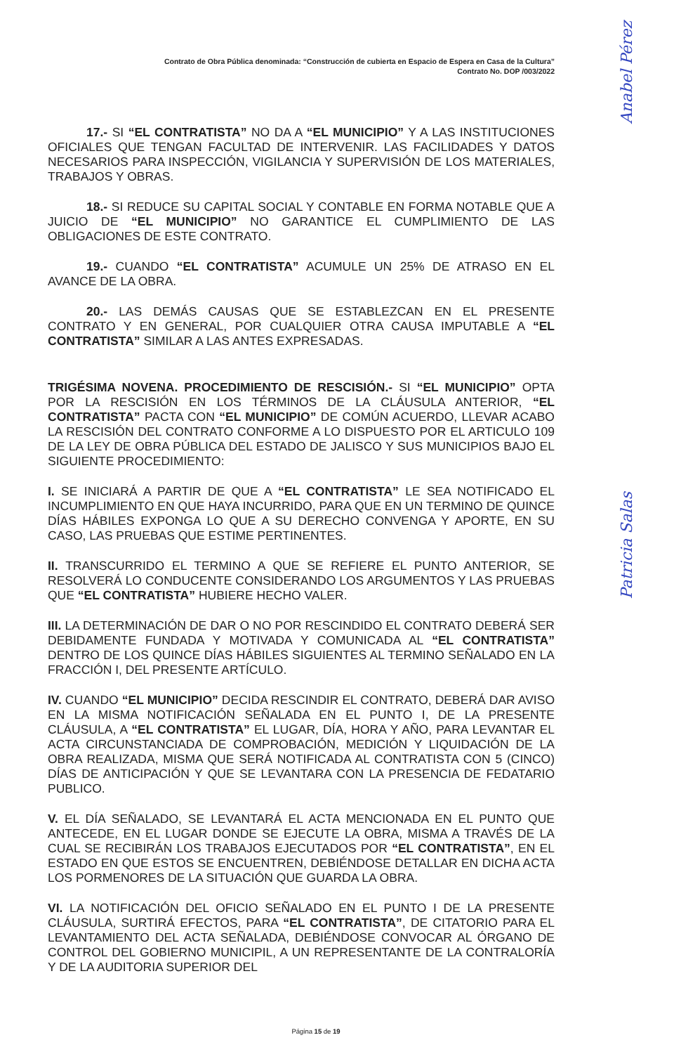Contrato de Obra Pública denominada: “Construcción de cubierta en Espacio de Espera en Casa de la Cultura”
Contrato No. DOP /003/2022
17.- SI “EL CONTRATISTA” NO DA A “EL MUNICIPIO” Y A LAS INSTITUCIONES OFICIALES QUE TENGAN FACULTAD DE INTERVENIR. LAS FACILIDADES Y DATOS NECESARIOS PARA INSPECCIÓN, VIGILANCIA Y SUPERVISIÓN DE LOS MATERIALES, TRABAJOS Y OBRAS.
18.- SI REDUCE SU CAPITAL SOCIAL Y CONTABLE EN FORMA NOTABLE QUE A JUICIO DE “EL MUNICIPIO” NO GARANTICE EL CUMPLIMIENTO DE LAS OBLIGACIONES DE ESTE CONTRATO.
19.- CUANDO “EL CONTRATISTA” ACUMULE UN 25% DE ATRASO EN EL AVANCE DE LA OBRA.
20.- LAS DEMÁS CAUSAS QUE SE ESTABLEZCAN EN EL PRESENTE CONTRATO Y EN GENERAL, POR CUALQUIER OTRA CAUSA IMPUTABLE A “EL CONTRATISTA” SIMILAR A LAS ANTES EXPRESADAS.
TRIGÉSIMA NOVENA. PROCEDIMIENTO DE RESCISIÓN.- SI “EL MUNICIPIO” OPTA POR LA RESCISIÓN EN LOS TÉRMINOS DE LA CLÁUSULA ANTERIOR, “EL CONTRATISTA” PACTA CON “EL MUNICIPIO” DE COMÚN ACUERDO, LLEVAR ACABO LA RESCISIÓN DEL CONTRATO CONFORME A LO DISPUESTO POR EL ARTICULO 109 DE LA LEY DE OBRA PÚBLICA DEL ESTADO DE JALISCO Y SUS MUNICIPIOS BAJO EL SIGUIENTE PROCEDIMIENTO:
I. SE INICIARÁ A PARTIR DE QUE A “EL CONTRATISTA” LE SEA NOTIFICADO EL INCUMPLIMIENTO EN QUE HAYA INCURRIDO, PARA QUE EN UN TERMINO DE QUINCE DÍAS HÁBILES EXPONGA LO QUE A SU DERECHO CONVENGA Y APORTE, EN SU CASO, LAS PRUEBAS QUE ESTIME PERTINENTES.
II. TRANSCURRIDO EL TERMINO A QUE SE REFIERE EL PUNTO ANTERIOR, SE RESOLVERÁ LO CONDUCENTE CONSIDERANDO LOS ARGUMENTOS Y LAS PRUEBAS QUE “EL CONTRATISTA” HUBIERE HECHO VALER.
III. LA DETERMINACIÓN DE DAR O NO POR RESCINDIDO EL CONTRATO DEBERÁ SER DEBIDAMENTE FUNDADA Y MOTIVADA Y COMUNICADA AL “EL CONTRATISTA” DENTRO DE LOS QUINCE DÍAS HÁBILES SIGUIENTES AL TERMINO SEÑALADO EN LA FRACCIÓN I, DEL PRESENTE ARTÍCULO.
IV. CUANDO “EL MUNICIPIO” DECIDA RESCINDIR EL CONTRATO, DEBERÁ DAR AVISO EN LA MISMA NOTIFICACIÓN SEÑALADA EN EL PUNTO I, DE LA PRESENTE CLÁUSULA, A “EL CONTRATISTA” EL LUGAR, DÍA, HORA Y AÑO, PARA LEVANTAR EL ACTA CIRCUNSTANCIADA DE COMPROBACIÓN, MEDICIÓN Y LIQUIDACIÓN DE LA OBRA REALIZADA, MISMA QUE SERÁ NOTIFICADA AL CONTRATISTA CON 5 (CINCO) DÍAS DE ANTICIPACIÓN Y QUE SE LEVANTARA CON LA PRESENCIA DE FEDATARIO PUBLICO.
V. EL DÍA SEÑALADO, SE LEVANTARÁ EL ACTA MENCIONADA EN EL PUNTO QUE ANTECEDE, EN EL LUGAR DONDE SE EJECUTE LA OBRA, MISMA A TRAVÉS DE LA CUAL SE RECIBIRÁN LOS TRABAJOS EJECUTADOS POR “EL CONTRATISTA”, EN EL ESTADO EN QUE ESTOS SE ENCUENTREN, DEBIÉNDOSE DETALLAR EN DICHA ACTA LOS PORMENORES DE LA SITUACIÓN QUE GUARDA LA OBRA.
VI. LA NOTIFICACIÓN DEL OFICIO SEÑALADO EN EL PUNTO I DE LA PRESENTE CLÁUSULA, SURTIRÁ EFECTOS, PARA “EL CONTRATISTA”, DE CITATORIO PARA EL LEVANTAMIENTO DEL ACTA SEÑALADA, DEBIÉNDOSE CONVOCAR AL ÓRGANO DE CONTROL DEL GOBIERNO MUNICIPIL, A UN REPRESENTANTE DE LA CONTRALORÍA Y DE LA AUDITORIA SUPERIOR DEL
Página 15 de 19
Anabel Pérez
Patricia Salas